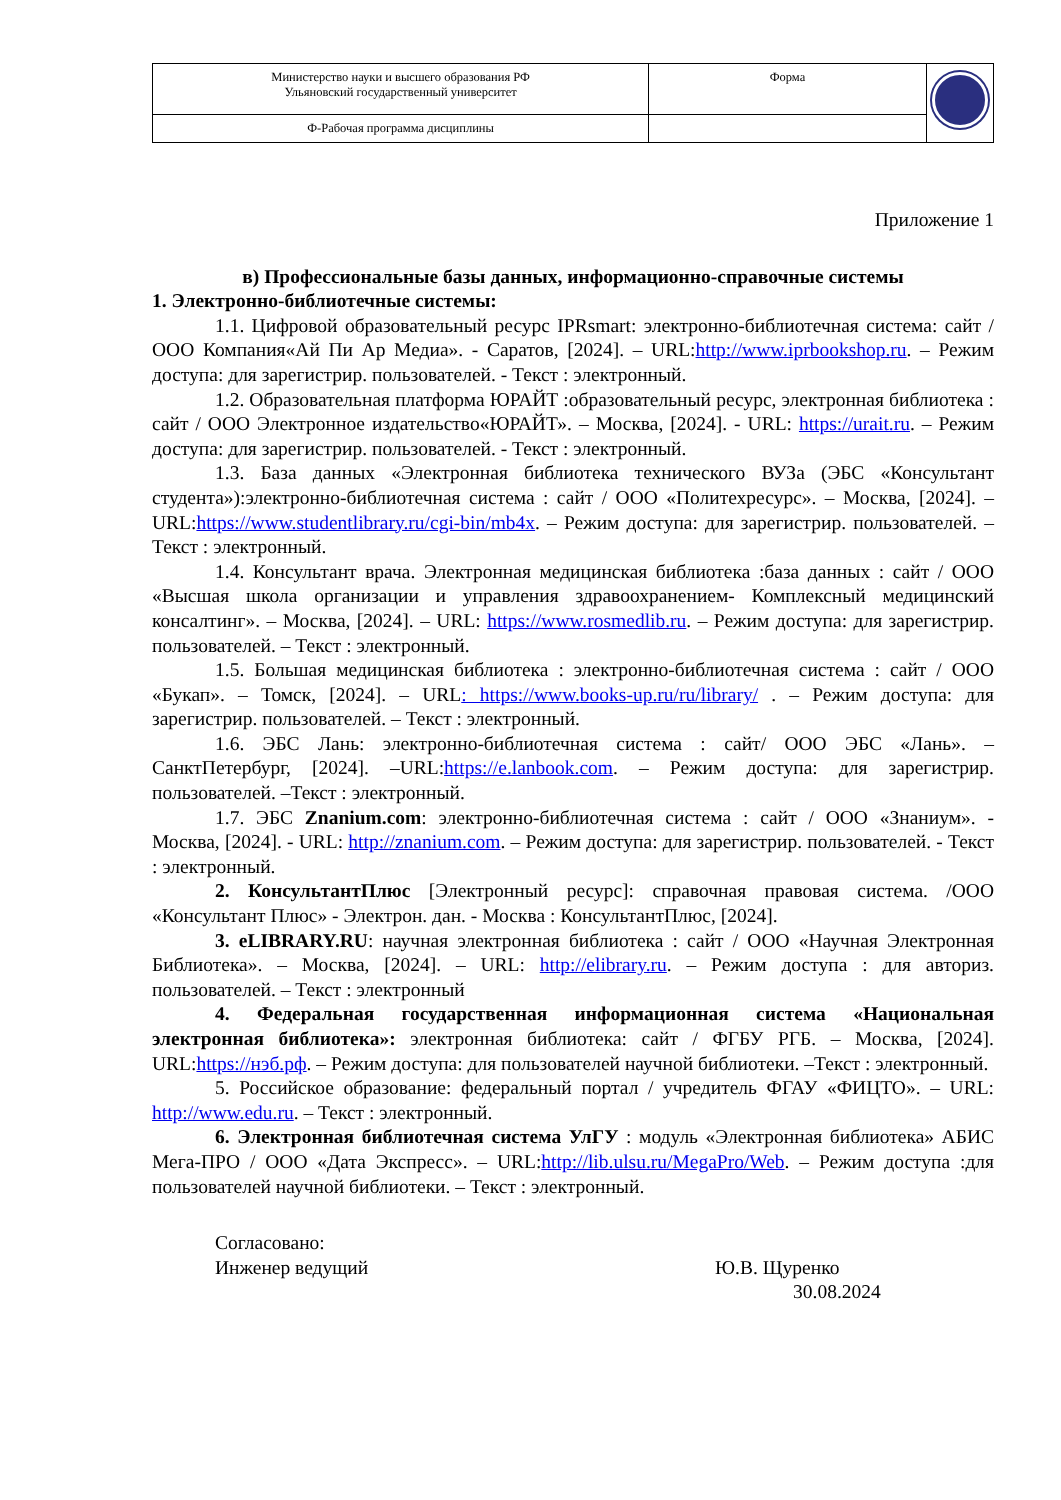| Министерство науки и высшего образования РФ Ульяновский государственный университет | Форма | |
| Ф-Рабочая программа дисциплины | | |
Приложение 1
в) Профессиональные базы данных, информационно-справочные системы
1. Электронно-библиотечные системы:
1.1. Цифровой образовательный ресурс IPRsmart: электронно-библиотечная система: сайт / ООО Компания«Ай Пи Ар Медиа». - Саратов, [2024]. – URL:http://www.iprbookshop.ru. – Режим доступа: для зарегистрир. пользователей. - Текст : электронный.
1.2. Образовательная платформа ЮРАЙТ :образовательный ресурс, электронная библиотека : сайт / ООО Электронное издательство«ЮРАЙТ». – Москва, [2024]. - URL: https://urait.ru. – Режим доступа: для зарегистрир. пользователей. - Текст : электронный.
1.3. База данных «Электронная библиотека технического ВУЗа (ЭБС «Консультант студента»):электронно-библиотечная система : сайт / ООО «Политехресурс». – Москва, [2024]. –URL:https://www.studentlibrary.ru/cgi-bin/mb4x. – Режим доступа: для зарегистрир. пользователей. –Текст : электронный.
1.4. Консультант врача. Электронная медицинская библиотека :база данных : сайт / ООО «Высшая школа организации и управления здравоохранением- Комплексный медицинский консалтинг». – Москва, [2024]. – URL: https://www.rosmedlib.ru. – Режим доступа: для зарегистрир. пользователей. – Текст : электронный.
1.5. Большая медицинская библиотека : электронно-библиотечная система : сайт / ООО «Букап». – Томск, [2024]. – URL: https://www.books-up.ru/ru/library/ . – Режим доступа: для зарегистрир. пользователей. – Текст : электронный.
1.6. ЭБС Лань: электронно-библиотечная система : сайт/ ООО ЭБС «Лань». – СанктПетербург, [2024]. –URL:https://e.lanbook.com. – Режим доступа: для зарегистрир. пользователей. –Текст : электронный.
1.7. ЭБС Znanium.com: электронно-библиотечная система : сайт / ООО «Знаниум». - Москва, [2024]. - URL: http://znanium.com. – Режим доступа: для зарегистрир. пользователей. - Текст : электронный.
2. КонсультантПлюс [Электронный ресурс]: справочная правовая система. /ООО «Консультант Плюс» - Электрон. дан. - Москва : КонсультантПлюс, [2024].
3. eLIBRARY.RU: научная электронная библиотека : сайт / ООО «Научная Электронная Библиотека». – Москва, [2024]. – URL: http://elibrary.ru. – Режим доступа : для авториз. пользователей. – Текст : электронный
4. Федеральная государственная информационная система «Национальная электронная библиотека»: электронная библиотека: сайт / ФГБУ РГБ. – Москва, [2024]. URL:https://нэб.рф. – Режим доступа: для пользователей научной библиотеки. –Текст : электронный.
5. Российское образование: федеральный портал / учредитель ФГАУ «ФИЦТО». – URL: http://www.edu.ru. – Текст : электронный.
6. Электронная библиотечная система УлГУ : модуль «Электронная библиотека» АБИС Мега-ПРО / ООО «Дата Экспресс». – URL:http://lib.ulsu.ru/MegaPro/Web. – Режим доступа :для пользователей научной библиотеки. – Текст : электронный.
Согласовано:
Инженер ведущий
Ю.В. Щуренко
30.08.2024